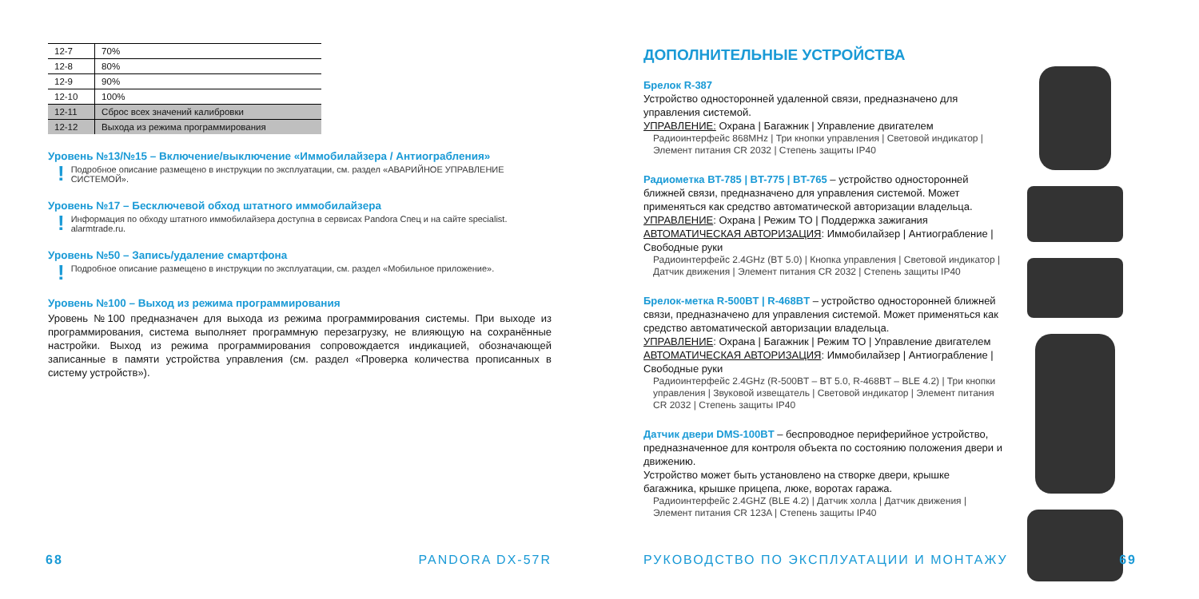| 12-7 | 70% |
| 12-8 | 80% |
| 12-9 | 90% |
| 12-10 | 100% |
| 12-11 | Сброс всех значений калибровки |
| 12-12 | Выхода из режима программирования |
Уровень №13/№15 – Включение/выключение «Иммобилайзера / Антиограбления»
! Подробное описание размещено в инструкции по эксплуатации, см. раздел «АВАРИЙНОЕ УПРАВЛЕНИЕ СИСТЕМОЙ».
Уровень №17 – Бесключевой обход штатного иммобилайзера
! Информация по обходу штатного иммобилайзера доступна в сервисах Pandora Спец и на сайте specialist. alarmtrade.ru.
Уровень №50 – Запись/удаление смартфона
! Подробное описание размещено в инструкции по эксплуатации, см. раздел «Мобильное приложение».
Уровень №100 – Выход из режима программирования
Уровень №100 предназначен для выхода из режима программирования системы. При выходе из программирования, система выполняет программную перезагрузку, не влияющую на сохранённые настройки. Выход из режима программирования сопровождается индикацией, обозначающей записанные в памяти устройства управления (см. раздел «Проверка количества прописанных в систему устройств»).
68 PANDORA DX-57R
ДОПОЛНИТЕЛЬНЫЕ УСТРОЙСТВА
Брелок R-387
Устройство односторонней удаленной связи, предназначено для управления системой.
УПРАВЛЕНИЕ: Охрана | Багажник | Управление двигателем
Радиоинтерфейс 868MHz | Три кнопки управления | Световой индикатор | Элемент питания CR 2032 | Степень защиты IP40
Радиометка BT-785 | BT-775 | BT-765 – устройство односторонней ближней связи, предназначено для управления системой. Может применяться как средство автоматической авторизации владельца.
УПРАВЛЕНИЕ: Охрана | Режим ТО | Поддержка зажигания
АВТОМАТИЧЕСКАЯ АВТОРИЗАЦИЯ: Иммобилайзер | Антиограбление | Свободные руки
Радиоинтерфейс 2.4GHz (BT 5.0) | Кнопка управления | Световой индикатор | Датчик движения | Элемент питания CR 2032 | Степень защиты IP40
Брелок-метка R-500BT | R-468BT – устройство односторонней ближней связи, предназначено для управления системой. Может применяться как средство автоматической авторизации владельца.
УПРАВЛЕНИЕ: Охрана | Багажник | Режим ТО | Управление двигателем
АВТОМАТИЧЕСКАЯ АВТОРИЗАЦИЯ: Иммобилайзер | Антиограбление | Свободные руки
Радиоинтерфейс 2.4GHz (R-500BT – BT 5.0, R-468BT – BLE 4.2) | Три кнопки управления | Звуковой извещатель | Световой индикатор | Элемент питания CR 2032 | Степень защиты IP40
Датчик двери DMS-100BT – беспроводное периферийное устройство, предназначенное для контроля объекта по состоянию положения двери и движению.
Устройство может быть установлено на створке двери, крышке багажника, крышке прицепа, люке, воротах гаража.
Радиоинтерфейс 2.4GHZ (BLE 4.2) | Датчик холла | Датчик движения | Элемент питания CR 123A | Степень защиты IP40
РУКОВОДСТВО ПО ЭКСПЛУАТАЦИИ И МОНТАЖУ
69